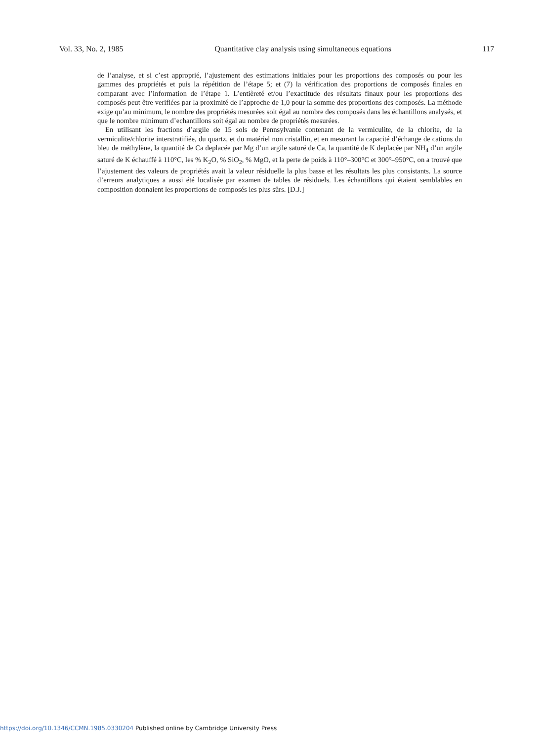Vol. 33, No. 2, 1985 Quantitative clay analysis using simultaneous equations 117
de l’analyse, et si c’est approprié, l’ajustement des estimations initiales pour les proportions des composés ou pour les gammes des propriétés et puis la répétition de l’étape 5; et (7) la vérification des proportions de composés finales en comparant avec l’information de l’étape 1. L’entièreté et/ou l’exactitude des résultats finaux pour les proportions des composés peut être verifiées par la proximité de l’approche de 1,0 pour la somme des proportions des composés. La méthode exige qu’au minimum, le nombre des propriétés mesurées soit égal au nombre des composés dans les échantillons analysés, et que le nombre minimum d’echantillons soit égal au nombre de propriétés mesurées.
En utilisant les fractions d’argile de 15 sols de Pennsylvanie contenant de la vermiculite, de la chlorite, de la vermiculite/chlorite interstratifiée, du quartz, et du matériel non cristallin, et en mesurant la capacité d’échange de cations du bleu de méthylène, la quantité de Ca deplacée par Mg d’un argile saturé de Ca, la quantité de K deplacée par NH<sub>4</sub> d’un argile saturé de K échauffé à 110°C, les % K<sub>2</sub>O, % SiO<sub>2</sub>, % MgO, et la perte de poids à 110°–300°C et 300°–950°C, on a trouvé que l’ajustement des valeurs de propriétés avait la valeur résiduelle la plus basse et les résultats les plus consistants. La source d’erreurs analytiques a aussi été localisée par examen de tables de résiduels. Les échantillons qui étaient semblables en composition donnaient les proportions de composés les plus sûrs. [D.J.]
https://doi.org/10.1346/CCMN.1985.0330204 Published online by Cambridge University Press